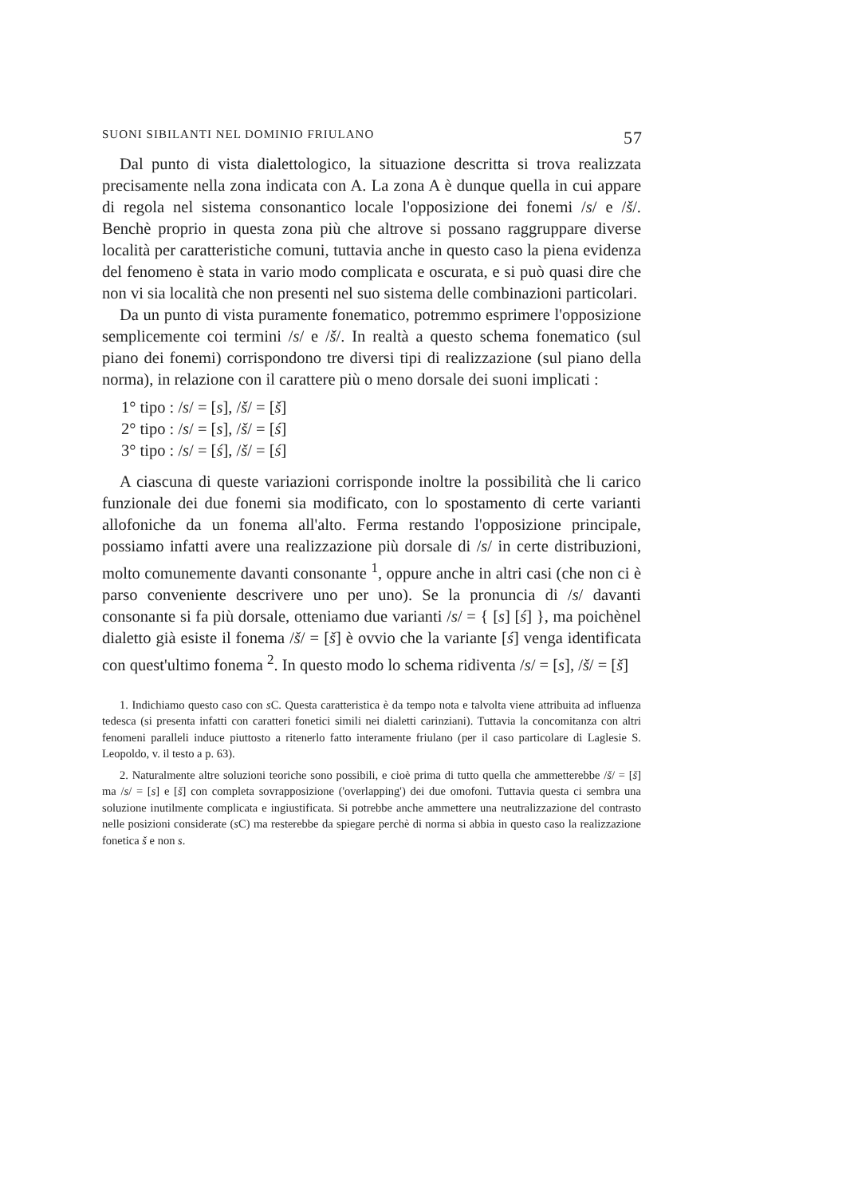SUONI SIBILANTI NEL DOMINIO FRIULANO 57
Dal punto di vista dialettologico, la situazione descritta si trova realizzata precisamente nella zona indicata con A. La zona A è dunque quella in cui appare di regola nel sistema consonantico locale l'opposizione dei fonemi /s/ e /š/. Benchè proprio in questa zona più che altrove si possano raggruppare diverse località per caratteristiche comuni, tuttavia anche in questo caso la piena evidenza del fenomeno è stata in vario modo complicata e oscurata, e si può quasi dire che non vi sia località che non presenti nel suo sistema delle combinazioni particolari.
Da un punto di vista puramente fonematico, potremmo esprimere l'opposizione semplicemente coi termini /s/ e /š/. In realtà a questo schema fonematico (sul piano dei fonemi) corrispondono tre diversi tipi di realizzazione (sul piano della norma), in relazione con il carattere più o meno dorsale dei suoni implicati :
1° tipo : /s/ = [s], /š/ = [š]
2° tipo : /s/ = [s], /š/ = [ś]
3° tipo : /s/ = [ś], /š/ = [ś]
A ciascuna di queste variazioni corrisponde inoltre la possibilità che li carico funzionale dei due fonemi sia modificato, con lo spostamento di certe varianti allofoniche da un fonema all'alto. Ferma restando l'opposizione principale, possiamo infatti avere una realizzazione più dorsale di /s/ in certe distribuzioni, molto comunemente davanti consonante <sup>1</sup>, oppure anche in altri casi (che non ci è parso conveniente descrivere uno per uno). Se la pronuncia di /s/ davanti consonante si fa più dorsale, otteniamo due varianti /s/ = { [s] [ś] }, ma poichènel dialetto già esiste il fonema /š/ = [š] è ovvio che la variante [ś] venga identificata con quest'ultimo fonema <sup>2</sup>. In questo modo lo schema ridiventa /s/ = [s], /š/ = [š]
1. Indichiamo questo caso con s C. Questa caratteristica è da tempo nota e talvolta viene attribuita ad influenza tedesca (si presenta infatti con caratteri fonetici simili nei dialetti carinziani). Tuttavia la concomitanza con altri fenomeni paralleli induce piuttosto a ritenerlo fatto interamente friulano (per il caso particolare di Laglesie S. Leopoldo, v. il testo a p. 63).
2. Naturalmente altre soluzioni teoriche sono possibili, e cioè prima di tutto quella che ammetterebbe /š/ = [š] ma /s/ = [s] e [š] con completa sovrapposizione ('overlapping') dei due omofoni. Tuttavia questa ci sembra una soluzione inutilmente complicata e ingiustificata. Si potrebbe anche ammettere una neutralizzazione del contrasto nelle posizioni considerate (s C) ma resterebbe da spiegare perchè di norma si abbia in questo caso la realizzazione fonetica š e non s.